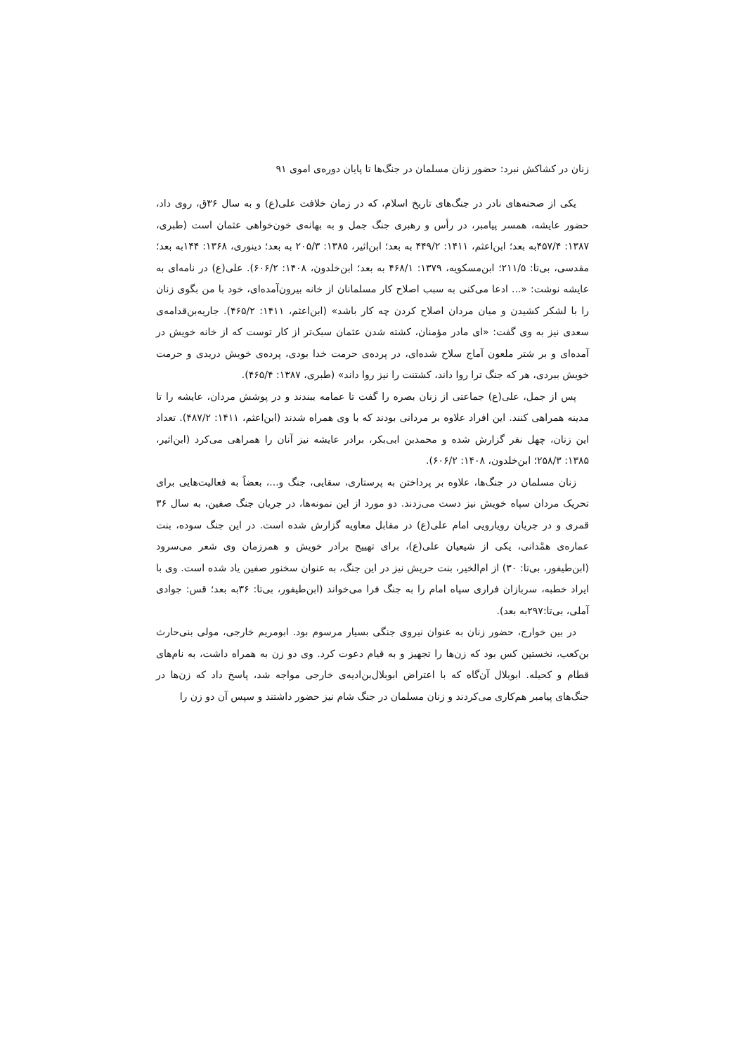زنان در کشاکش نبرد: حضور زنان مسلمان در جنگ‌ها تا پایان دوره‌ی اموی ۹۱
یکی از صحنه‌های نادر در جنگ‌های تاریخ اسلام، که در زمان خلافت علی(ع) و به سال ۳۶ق، روی داد، حضور عایشه، همسر پیامبر، در رأس و رهبری جنگ جمل و به بهانه‌ی خون‌خواهی عثمان است (طبری، ۱۳۸۷: ۴۵۷/۴به بعد؛ ابن‌اعثم، ۱۴۱۱: ۴۴۹/۲ به بعد؛ ابن‌اثیر، ۱۳۸۵: ۲۰۵/۳ به بعد؛ دینوری، ۱۳۶۸: ۱۴۴به بعد؛ مقدسی، بی‌تا: ۲۱۱/۵؛ ابن‌مسکویه، ۱۳۷۹: ۴۶۸/۱ به بعد؛ ابن‌خلدون، ۱۴۰۸: ۶۰۶/۲). علی(ع) در نامه‌ای به عایشه نوشت: «... ادعا می‌کنی به سبب اصلاح کار مسلمانان از خانه بیرون‌آمده‌ای، خود با من بگوی زنان را با لشکر کشیدن و میان مردان اصلاح کردن چه کار باشد» (ابن‌اعثم، ۱۴۱۱: ۴۶۵/۲). جاریه‌بن‌قدامه‌ی سعدی نیز به وی گفت: «ای مادر مؤمنان، کشته شدن عثمان سبک‌تر از کار توست که از خانه خویش در آمده‌ای و بر شتر ملعون آماج سلاح شده‌ای، در پرده‌ی حرمت خدا بودی، پرده‌ی خویش دریدی و حرمت خویش ببردی، هر که جنگ ترا روا داند، کشتنت را نیز روا داند» (طبری، ۱۳۸۷: ۴۶۵/۴).
پس از جمل، علی(ع) جماعتی از زنان بصره را گفت تا عمامه ببندند و در پوشش مردان، عایشه را تا مدینه همراهی کنند. این افراد علاوه بر مردانی بودند که با وی همراه شدند (ابن‌اعثم، ۱۴۱۱: ۴۸۷/۲). تعداد این زنان، چهل نفر گزارش شده و محمدبن ابی‌بکر، برادر عایشه نیز آنان را همراهی می‌کرد (ابن‌اثیر، ۱۳۸۵: ۲۵۸/۳؛ ابن‌خلدون، ۱۴۰۸: ۶۰۶/۲).
زنان مسلمان در جنگ‌ها، علاوه بر پرداختن به پرستاری، سقایی، جنگ و...، بعضاً به فعالیت‌هایی برای تحریک مردان سپاه خویش نیز دست می‌زدند. دو مورد از این نمونه‌ها، در جریان جنگ صفین، به سال ۳۶ قمری و در جریان رویارویی امام علی(ع) در مقابل معاویه گزارش شده است. در این جنگ سوده، بنت عماره‌ی همْدانی، یکی از شیعیان علی(ع)، برای تهییج برادر خویش و همرزمان وی شعر می‌سرود (ابن‌طیفور، بی‌تا: ۳۰) از ام‌الخیر، بنت حریش نیز در این جنگ، به عنوان سخنور صفین یاد شده است. وی با ایراد خطبه، سربازان فراری سپاه امام را به جنگ فرا می‌خواند (ابن‌طیفور، بی‌تا: ۳۶به بعد؛ قس: جوادی آملی، بی‌تا:۲۹۷به بعد).
در بین خوارج، حضور زنان به عنوان نیروی جنگی بسیار مرسوم بود. ابومریم خارجی، مولی بنی‌حارث بن‌کعب، نخستین کس بود که زن‌ها را تجهیز و به قیام دعوت کرد. وی دو زن به همراه داشت، به نام‌های قطام و کحیله. ابوبلال آن‌گاه که با اعتراض ابوبلال‌بن‌ادیه‌ی خارجی مواجه شد، پاسخ داد که زن‌ها در جنگ‌های پیامبر هم‌کاری می‌کردند و زنان مسلمان در جنگ شام نیز حضور داشتند و سپس آن دو زن را